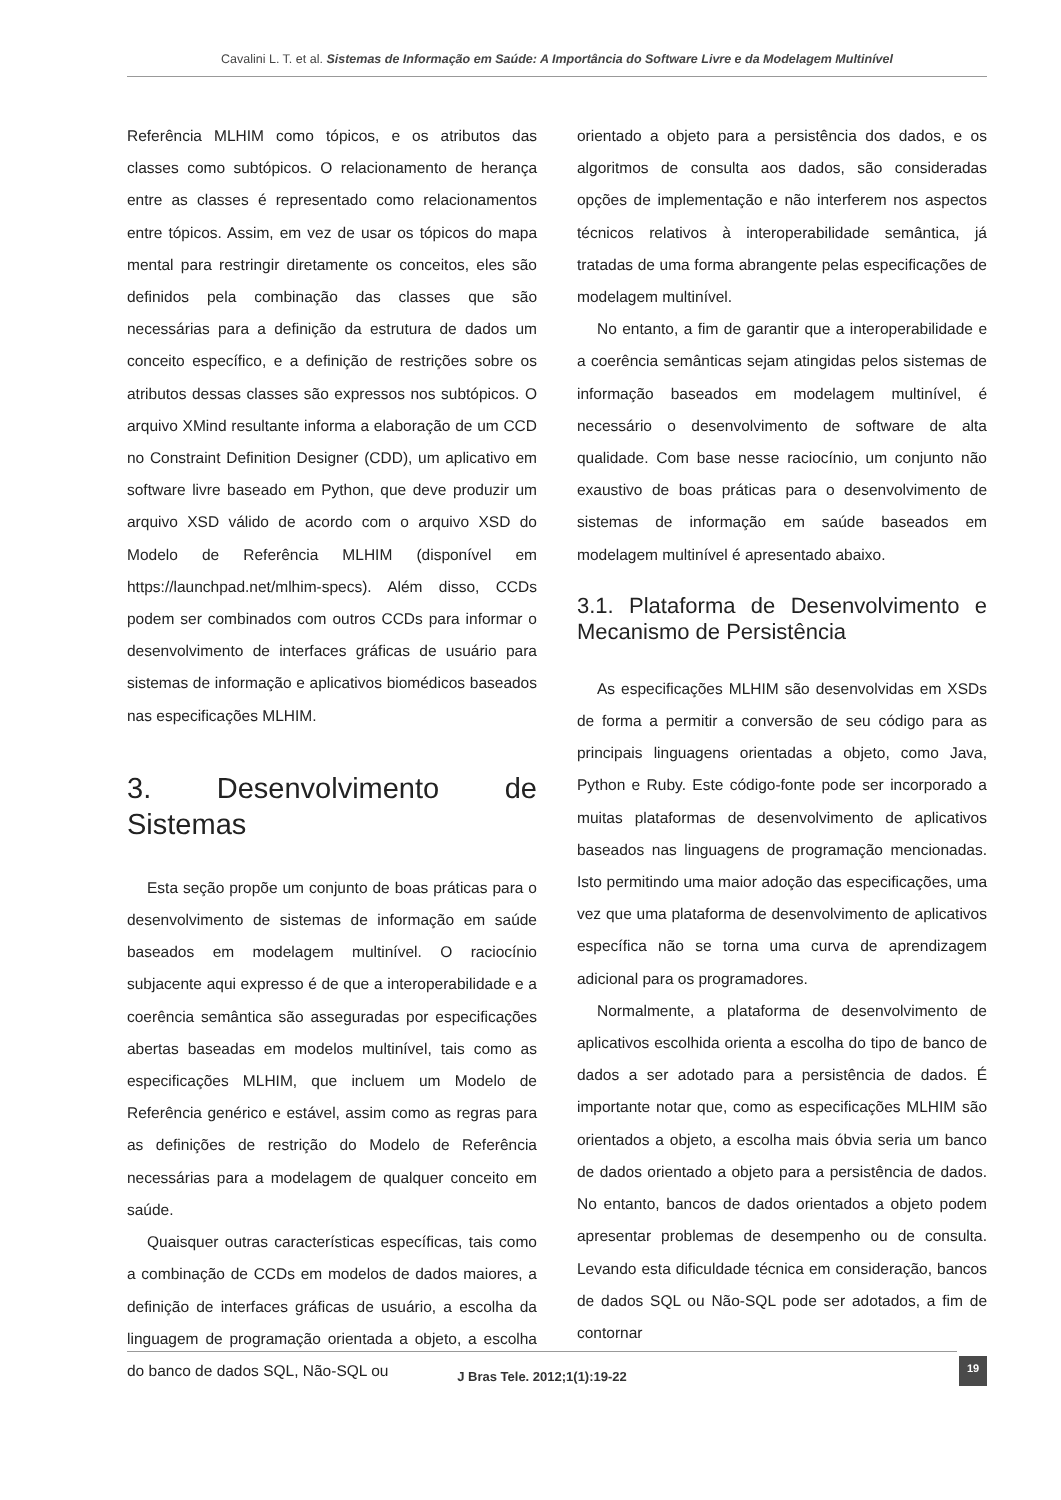Cavalini L. T. et al. Sistemas de Informação em Saúde: A Importância do Software Livre e da Modelagem Multinível
Referência MLHIM como tópicos, e os atributos das classes como subtópicos. O relacionamento de herança entre as classes é representado como relacionamentos entre tópicos. Assim, em vez de usar os tópicos do mapa mental para restringir diretamente os conceitos, eles são definidos pela combinação das classes que são necessárias para a definição da estrutura de dados um conceito específico, e a definição de restrições sobre os atributos dessas classes são expressos nos subtópicos. O arquivo XMind resultante informa a elaboração de um CCD no Constraint Definition Designer (CDD), um aplicativo em software livre baseado em Python, que deve produzir um arquivo XSD válido de acordo com o arquivo XSD do Modelo de Referência MLHIM (disponível em https://launchpad.net/mlhim-specs). Além disso, CCDs podem ser combinados com outros CCDs para informar o desenvolvimento de interfaces gráficas de usuário para sistemas de informação e aplicativos biomédicos baseados nas especificações MLHIM.
3. Desenvolvimento de Sistemas
Esta seção propõe um conjunto de boas práticas para o desenvolvimento de sistemas de informação em saúde baseados em modelagem multinível. O raciocínio subjacente aqui expresso é de que a interoperabilidade e a coerência semântica são asseguradas por especificações abertas baseadas em modelos multinível, tais como as especificações MLHIM, que incluem um Modelo de Referência genérico e estável, assim como as regras para as definições de restrição do Modelo de Referência necessárias para a modelagem de qualquer conceito em saúde.
Quaisquer outras características específicas, tais como a combinação de CCDs em modelos de dados maiores, a definição de interfaces gráficas de usuário, a escolha da linguagem de programação orientada a objeto, a escolha do banco de dados SQL, Não-SQL ou
orientado a objeto para a persistência dos dados, e os algoritmos de consulta aos dados, são consideradas opções de implementação e não interferem nos aspectos técnicos relativos à interoperabilidade semântica, já tratadas de uma forma abrangente pelas especificações de modelagem multinível.
No entanto, a fim de garantir que a interoperabilidade e a coerência semânticas sejam atingidas pelos sistemas de informação baseados em modelagem multinível, é necessário o desenvolvimento de software de alta qualidade. Com base nesse raciocínio, um conjunto não exaustivo de boas práticas para o desenvolvimento de sistemas de informação em saúde baseados em modelagem multinível é apresentado abaixo.
3.1. Plataforma de Desenvolvimento e Mecanismo de Persistência
As especificações MLHIM são desenvolvidas em XSDs de forma a permitir a conversão de seu código para as principais linguagens orientadas a objeto, como Java, Python e Ruby. Este código-fonte pode ser incorporado a muitas plataformas de desenvolvimento de aplicativos baseados nas linguagens de programação mencionadas. Isto permitindo uma maior adoção das especificações, uma vez que uma plataforma de desenvolvimento de aplicativos específica não se torna uma curva de aprendizagem adicional para os programadores.
Normalmente, a plataforma de desenvolvimento de aplicativos escolhida orienta a escolha do tipo de banco de dados a ser adotado para a persistência de dados. É importante notar que, como as especificações MLHIM são orientados a objeto, a escolha mais óbvia seria um banco de dados orientado a objeto para a persistência de dados. No entanto, bancos de dados orientados a objeto podem apresentar problemas de desempenho ou de consulta. Levando esta dificuldade técnica em consideração, bancos de dados SQL ou Não-SQL pode ser adotados, a fim de contornar
J Bras Tele. 2012;1(1):19-22
19